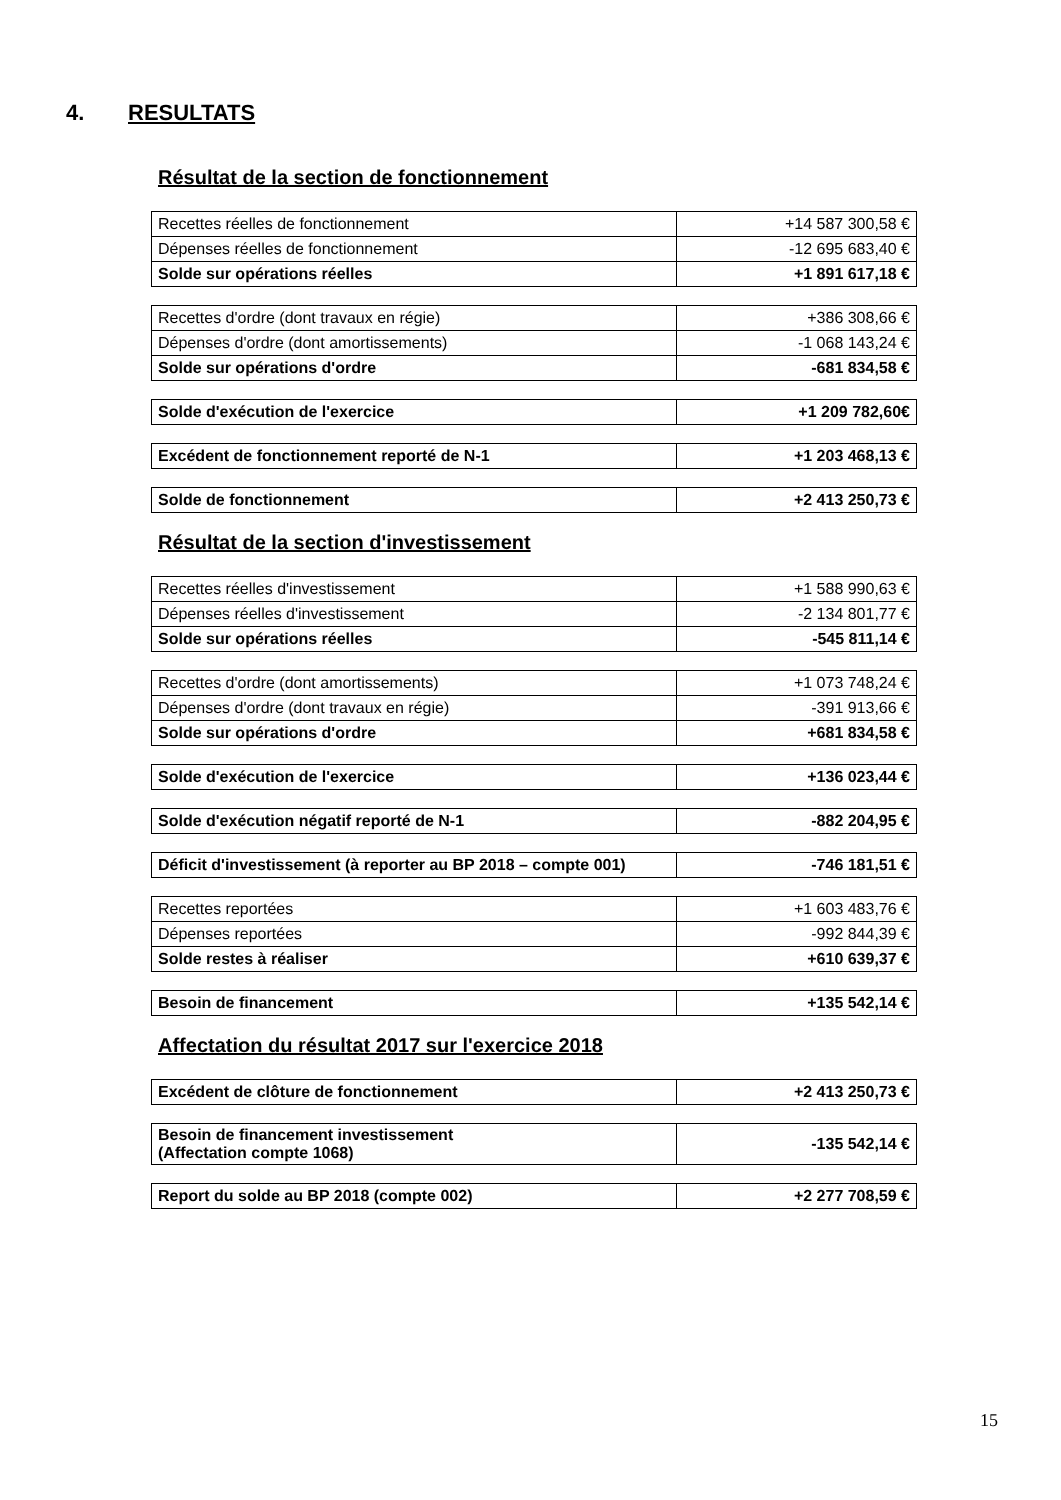4. RESULTATS
Résultat de la section de fonctionnement
| Recettes réelles de fonctionnement | +14 587 300,58 € |
| Dépenses réelles de fonctionnement | -12 695 683,40 € |
| Solde sur opérations réelles | +1 891 617,18 € |
| Recettes d'ordre (dont travaux en régie) | +386 308,66 € |
| Dépenses d'ordre (dont amortissements) | -1 068 143,24 € |
| Solde sur opérations d'ordre | -681 834,58 € |
| Solde d'exécution de l'exercice | +1 209 782,60€ |
| Excédent de fonctionnement reporté de N-1 | +1 203 468,13 € |
| Solde de fonctionnement | +2 413 250,73 € |
Résultat de la section d'investissement
| Recettes réelles d'investissement | +1 588 990,63 € |
| Dépenses réelles d'investissement | -2 134 801,77 € |
| Solde sur opérations réelles | -545 811,14 € |
| Recettes d'ordre (dont amortissements) | +1 073 748,24 € |
| Dépenses d'ordre (dont travaux en régie) | -391 913,66 € |
| Solde sur opérations d'ordre | +681 834,58 € |
| Solde d'exécution de l'exercice | +136 023,44 € |
| Solde d'exécution négatif reporté de N-1 | -882 204,95 € |
| Déficit d'investissement (à reporter au BP 2018 – compte 001) | -746 181,51 € |
| Recettes reportées | +1 603 483,76 € |
| Dépenses reportées | -992 844,39 € |
| Solde restes à réaliser | +610 639,37 € |
| Besoin de financement | +135 542,14 € |
Affectation du résultat 2017 sur l'exercice 2018
| Excédent de clôture de fonctionnement | +2 413 250,73 € |
| Besoin de financement investissement (Affectation compte 1068) | -135 542,14 € |
| Report du solde au BP 2018 (compte 002) | +2 277 708,59 € |
15